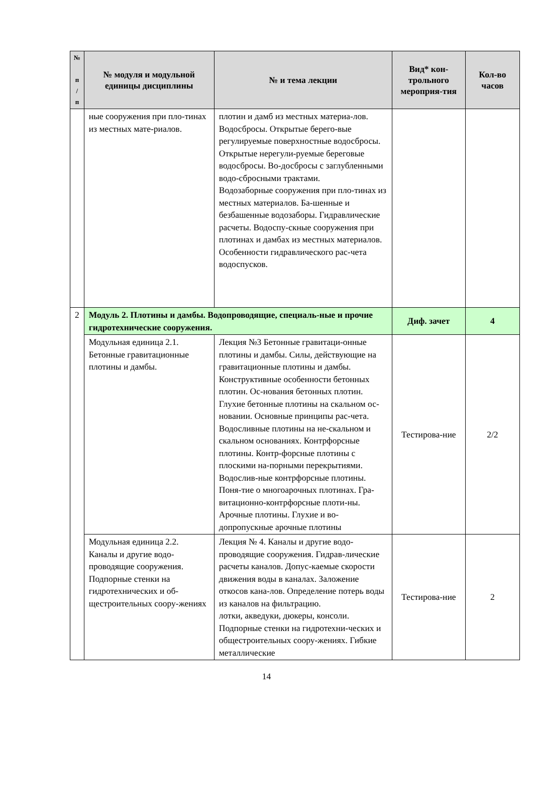| № п / п | № модуля и модульной единицы дисциплины | № и тема лекции | Вид* кон-трольного мероприя-тия | Кол-во часов |
| --- | --- | --- | --- | --- |
| | ные сооружения при пло-тинах из местных мате-риалов. | плотин и дамб из местных материа-лов. Водосбросы. Открытые берего-вые регулируемые поверхностные водосбросы. Открытые нерегули-руемые береговые водосбросы. Во-досбросы с заглубленными водо-сбросными трактами. Водозаборные сооружения при пло-тинах из местных материалов. Ба-шенные и безбашенные водозаборы. Гидравлические расчеты. Водоспу-скные сооружения при плотинах и дамбах из местных материалов. Особенности гидравлического рас-чета водоспусков. | | |
| 2 | Модуль 2. Плотины и дамбы. Водопроводящие, специаль-ные и прочие гидротехнические сооружения. | | Диф. зачет | 4 |
| | Модульная единица 2.1. Бетонные гравитационные плотины и дамбы. | Лекция №3 Бетонные гравитаци-онные плотины и дамбы. Силы, действующие на гравитационные плотины и дамбы. Конструктивные особенности бетонных плотин. Ос-нования бетонных плотин. Глухие бетонные плотины на скальном ос-новании. Основные принципы рас-чета. Водосливные плотины на не-скальном и скальном основаниях. Контрфорсные плотины. Контр-форсные плотины с плоскими на-порными перекрытиями. Водослив-ные контрфорсные плотины. Поня-тие о многоарочных плотинах. Гра-витационно-контрфорсные плоти-ны. Арочные плотины. Глухие и во-допропускные арочные плотины | Тестирова-ние | 2/2 |
| | Модульная единица 2.2. Каналы и другие водо-проводящие сооружения. Подпорные стенки на гидротехнических и об-щестроительных соору-жениях | Лекция № 4. Каналы и другие водо-проводящие сооружения. Гидрав-лические расчеты каналов. Допус-каемые скорости движения воды в каналах. Заложение откосов кана-лов. Определение потерь воды из каналов на фильтрацию. лотки, акведуки, дюкеры, консоли. Подпорные стенки на гидротехни-ческих и общестроительных соору-жениях. Гибкие металлические | Тестирова-ние | 2 |
14